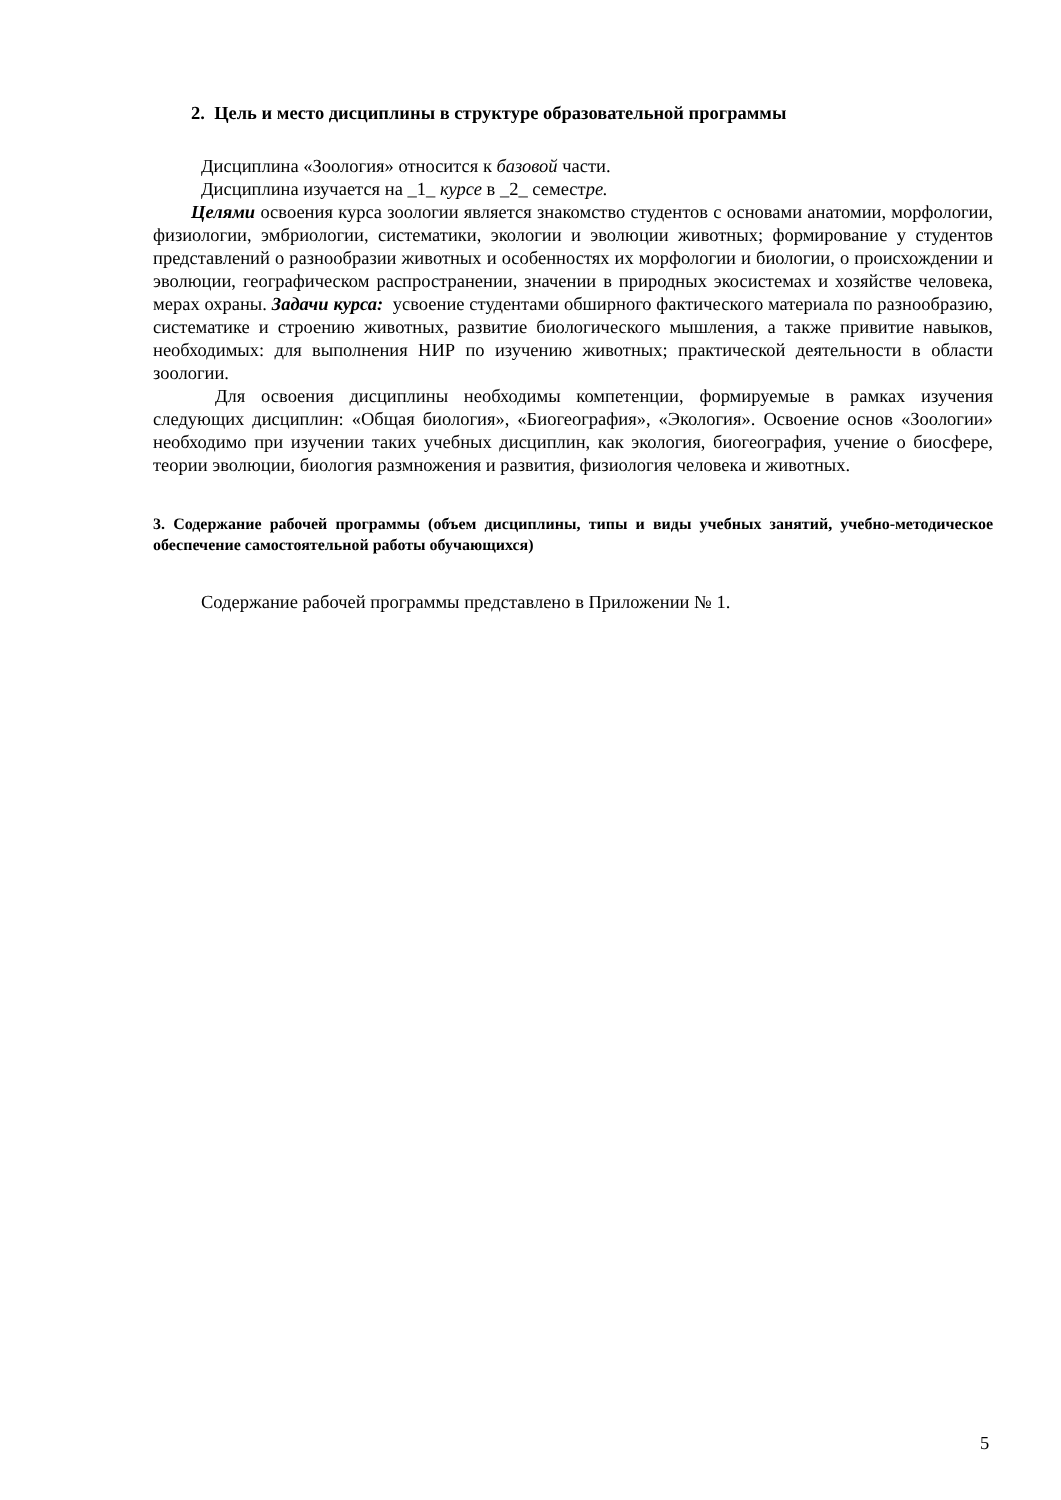2. Цель и место дисциплины в структуре образовательной программы
Дисциплина «Зоология» относится к базовой части.
Дисциплина изучается на _1_ курсе в _2_ семестре.
Целями освоения курса зоологии является знакомство студентов с основами анатомии, морфологии, физиологии, эмбриологии, систематики, экологии и эволюции животных; формирование у студентов представлений о разнообразии животных и особенностях их морфологии и биологии, о происхождении и эволюции, географическом распространении, значении в природных экосистемах и хозяйстве человека, мерах охраны. Задачи курса: усвоение студентами обширного фактического материала по разнообразию, систематике и строению животных, развитие биологического мышления, а также привитие навыков, необходимых: для выполнения НИР по изучению животных; практической деятельности в области зоологии.
Для освоения дисциплины необходимы компетенции, формируемые в рамках изучения следующих дисциплин: «Общая биология», «Биогеография», «Экология». Освоение основ «Зоологии» необходимо при изучении таких учебных дисциплин, как экология, биогеография, учение о биосфере, теории эволюции, биология размножения и развития, физиология человека и животных.
3. Содержание рабочей программы (объем дисциплины, типы и виды учебных занятий, учебно-методическое обеспечение самостоятельной работы обучающихся)
Содержание рабочей программы представлено в Приложении № 1.
5